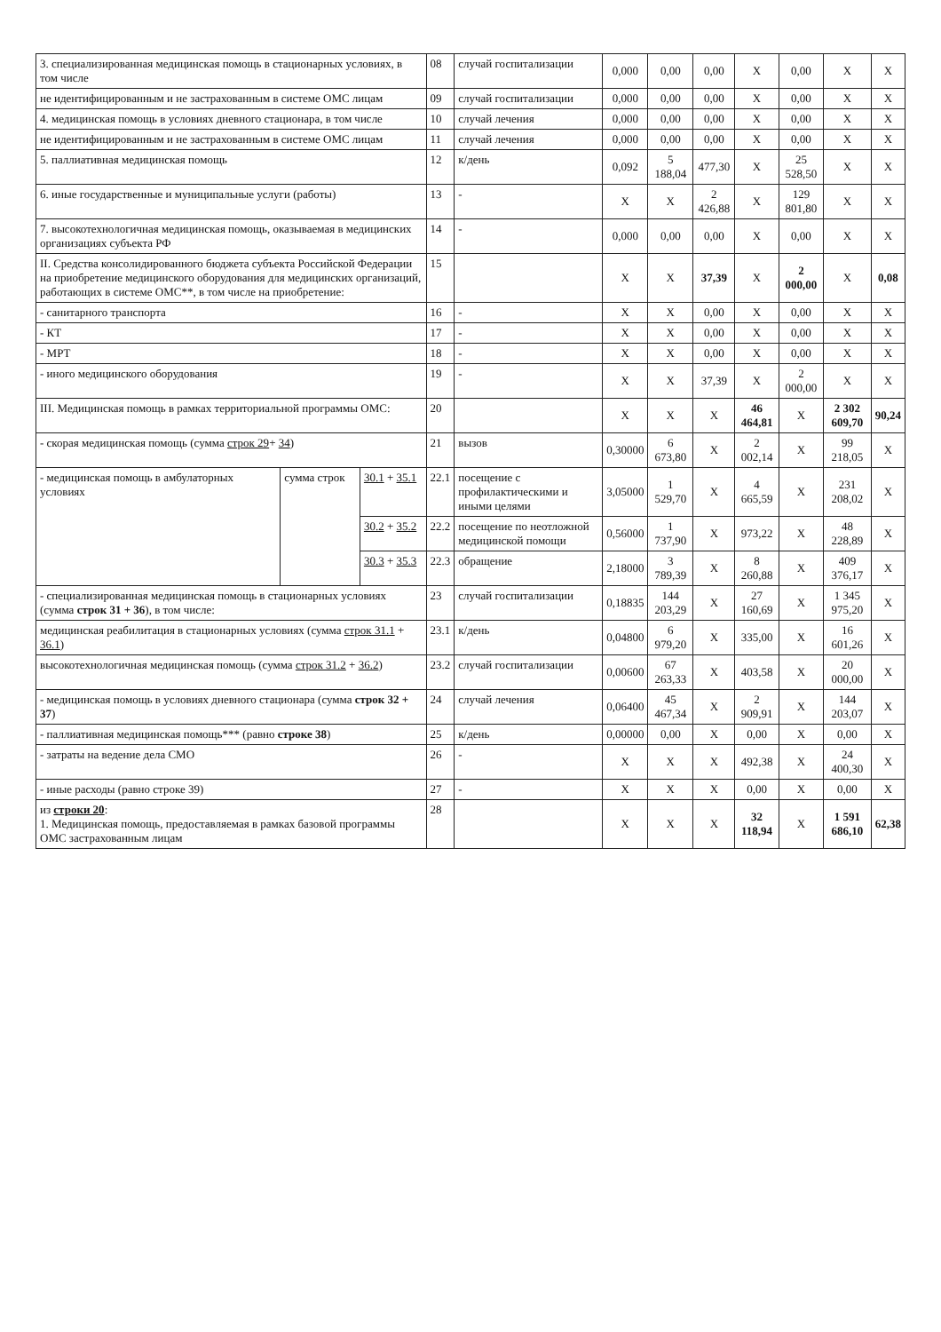| 3. специализированная медицинская помощь в стационарных условиях, в том числе | | | 08 | случай госпитализации | 0,000 | 0,00 | 0,00 | X | 0,00 | X | X |
| не идентифицированным и не застрахованным в системе ОМС лицам | | | 09 | случай госпитализации | 0,000 | 0,00 | 0,00 | X | 0,00 | X | X |
| 4. медицинская помощь в условиях дневного стационара, в том числе | | | 10 | случай лечения | 0,000 | 0,00 | 0,00 | X | 0,00 | X | X |
| не идентифицированным и не застрахованным в системе ОМС лицам | | | 11 | случай лечения | 0,000 | 0,00 | 0,00 | X | 0,00 | X | X |
| 5. паллиативная медицинская помощь | | | 12 | к/день | 0,092 | 5 188,04 | 477,30 | X | 25 528,50 | X | X |
| 6. иные государственные и муниципальные услуги (работы) | | | 13 | - | X | X | 2 426,88 | X | 129 801,80 | X | X |
| 7. высокотехнологичная медицинская помощь, оказываемая в медицинских организациях субъекта РФ | | | 14 | - | 0,000 | 0,00 | 0,00 | X | 0,00 | X | X |
| II. Средства консолидированного бюджета субъекта Российской Федерации на приобретение медицинского оборудования для медицинских организаций, работающих в системе ОМС**, в том числе на приобретение: | | | 15 | | X | X | 37,39 | X | 2 000,00 | X | 0,08 |
| - санитарного транспорта | | | 16 | - | X | X | 0,00 | X | 0,00 | X | X |
| - КТ | | | 17 | - | X | X | 0,00 | X | 0,00 | X | X |
| - МРТ | | | 18 | - | X | X | 0,00 | X | 0,00 | X | X |
| - иного медицинского оборудования | | | 19 | - | X | X | 37,39 | X | 2 000,00 | X | X |
| III. Медицинская помощь в рамках территориальной программы ОМС: | | | 20 | | X | X | X | 46 464,81 | X | 2 302 609,70 | 90,24 |
| - скорая медицинская помощь (сумма строк 29 + 34 ) | | | 21 | вызов | 0,30000 | 6 673,80 | X | 2 002,14 | X | 99 218,05 | X |
| - медицинская помощь в амбулаторных условиях | сумма строк | 30.1 + 35.1 | 22.1 | посещение с профилактическими и иными целями | 3,05000 | 1 529,70 | X | 4 665,59 | X | 231 208,02 | X |
| | | 30.2 + 35.2 | 22.2 | посещение по неотложной медицинской помощи | 0,56000 | 1 737,90 | X | 973,22 | X | 48 228,89 | X |
| | | 30.3 + 35.3 | 22.3 | обращение | 2,18000 | 3 789,39 | X | 8 260,88 | X | 409 376,17 | X |
| - специализированная медицинская помощь в стационарных условиях (сумма строк 31 + 36 ), в том числе: | | | 23 | случай госпитализации | 0,18835 | 144 203,29 | X | 27 160,69 | X | 1 345 975,20 | X |
| медицинская реабилитация в стационарных условиях (сумма строк 31.1 + 36.1 ) | | | 23.1 | к/день | 0,04800 | 6 979,20 | X | 335,00 | X | 16 601,26 | X |
| высокотехнологичная медицинская помощь (сумма строк 31.2 + 36.2 ) | | | 23.2 | случай госпитализации | 0,00600 | 67 263,33 | X | 403,58 | X | 20 000,00 | X |
| - медицинская помощь в условиях дневного стационара (сумма строк 32 + 37 ) | | | 24 | случай лечения | 0,06400 | 45 467,34 | X | 2 909,91 | X | 144 203,07 | X |
| - паллиативная медицинская помощь*** (равно строке 38 ) | | | 25 | к/день | 0,00000 | 0,00 | X | 0,00 | X | 0,00 | X |
| - затраты на ведение дела СМО | | | 26 | - | X | X | X | 492,38 | X | 24 400,30 | X |
| - иные расходы (равно строке 39) | | | 27 | - | X | X | X | 0,00 | X | 0,00 | X |
| из строки 20 : 1. Медицинская помощь, предоставляемая в рамках базовой программы ОМС застрахованным лицам | | | 28 | | X | X | X | 32 118,94 | X | 1 591 686,10 | 62,38 |